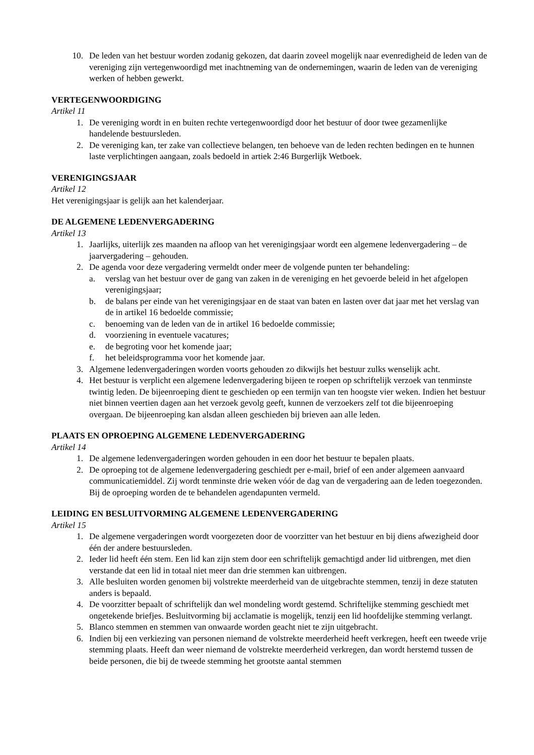10. De leden van het bestuur worden zodanig gekozen, dat daarin zoveel mogelijk naar evenredigheid de leden van de vereniging zijn vertegenwoordigd met inachtneming van de ondernemingen, waarin de leden van de vereniging werken of hebben gewerkt.
VERTEGENWOORDIGING
Artikel 11
1. De vereniging wordt in en buiten rechte vertegenwoordigd door het bestuur of door twee gezamenlijke handelende bestuursleden.
2. De vereniging kan, ter zake van collectieve belangen, ten behoeve van de leden rechten bedingen en te hunnen laste verplichtingen aangaan, zoals bedoeld in artiek 2:46 Burgerlijk Wetboek.
VERENIGINGSJAAR
Artikel 12
Het verenigingsjaar is gelijk aan het kalenderjaar.
DE ALGEMENE LEDENVERGADERING
Artikel 13
1. Jaarlijks, uiterlijk zes maanden na afloop van het verenigingsjaar wordt een algemene ledenvergadering – de jaarvergadering – gehouden.
2. De agenda voor deze vergadering vermeldt onder meer de volgende punten ter behandeling:
a. verslag van het bestuur over de gang van zaken in de vereniging en het gevoerde beleid in het afgelopen verenigingsjaar;
b. de balans per einde van het verenigingsjaar en de staat van baten en lasten over dat jaar met het verslag van de in artikel 16 bedoelde commissie;
c. benoeming van de leden van de in artikel 16 bedoelde commissie;
d. voorziening in eventuele vacatures;
e. de begroting voor het komende jaar;
f. het beleidsprogramma voor het komende jaar.
3. Algemene ledenvergaderingen worden voorts gehouden zo dikwijls het bestuur zulks wenselijk acht.
4. Het bestuur is verplicht een algemene ledenvergadering bijeen te roepen op schriftelijk verzoek van tenminste twintig leden. De bijeenroeping dient te geschieden op een termijn van ten hoogste vier weken. Indien het bestuur niet binnen veertien dagen aan het verzoek gevolg geeft, kunnen de verzoekers zelf tot die bijeenroeping overgaan. De bijeenroeping kan alsdan alleen geschieden bij brieven aan alle leden.
PLAATS EN OPROEPING ALGEMENE LEDENVERGADERING
Artikel 14
1. De algemene ledenvergaderingen worden gehouden in een door het bestuur te bepalen plaats.
2. De oproeping tot de algemene ledenvergadering geschiedt per e-mail, brief of een ander algemeen aanvaard communicatiemiddel. Zij wordt tenminste drie weken vóór de dag van de vergadering aan de leden toegezonden. Bij de oproeping worden de te behandelen agendapunten vermeld.
LEIDING EN BESLUITVORMING ALGEMENE LEDENVERGADERING
Artikel 15
1. De algemene vergaderingen wordt voorgezeten door de voorzitter van het bestuur en bij diens afwezigheid door één der andere bestuursleden.
2. Ieder lid heeft één stem. Een lid kan zijn stem door een schriftelijk gemachtigd ander lid uitbrengen, met dien verstande dat een lid in totaal niet meer dan drie stemmen kan uitbrengen.
3. Alle besluiten worden genomen bij volstrekte meerderheid van de uitgebrachte stemmen, tenzij in deze statuten anders is bepaald.
4. De voorzitter bepaalt of schriftelijk dan wel mondeling wordt gestemd. Schriftelijke stemming geschiedt met ongetekende briefjes. Besluitvorming bij acclamatie is mogelijk, tenzij een lid hoofdelijke stemming verlangt.
5. Blanco stemmen en stemmen van onwaarde worden geacht niet te zijn uitgebracht.
6. Indien bij een verkiezing van personen niemand de volstrekte meerderheid heeft verkregen, heeft een tweede vrije stemming plaats. Heeft dan weer niemand de volstrekte meerderheid verkregen, dan wordt herstemd tussen de beide personen, die bij de tweede stemming het grootste aantal stemmen